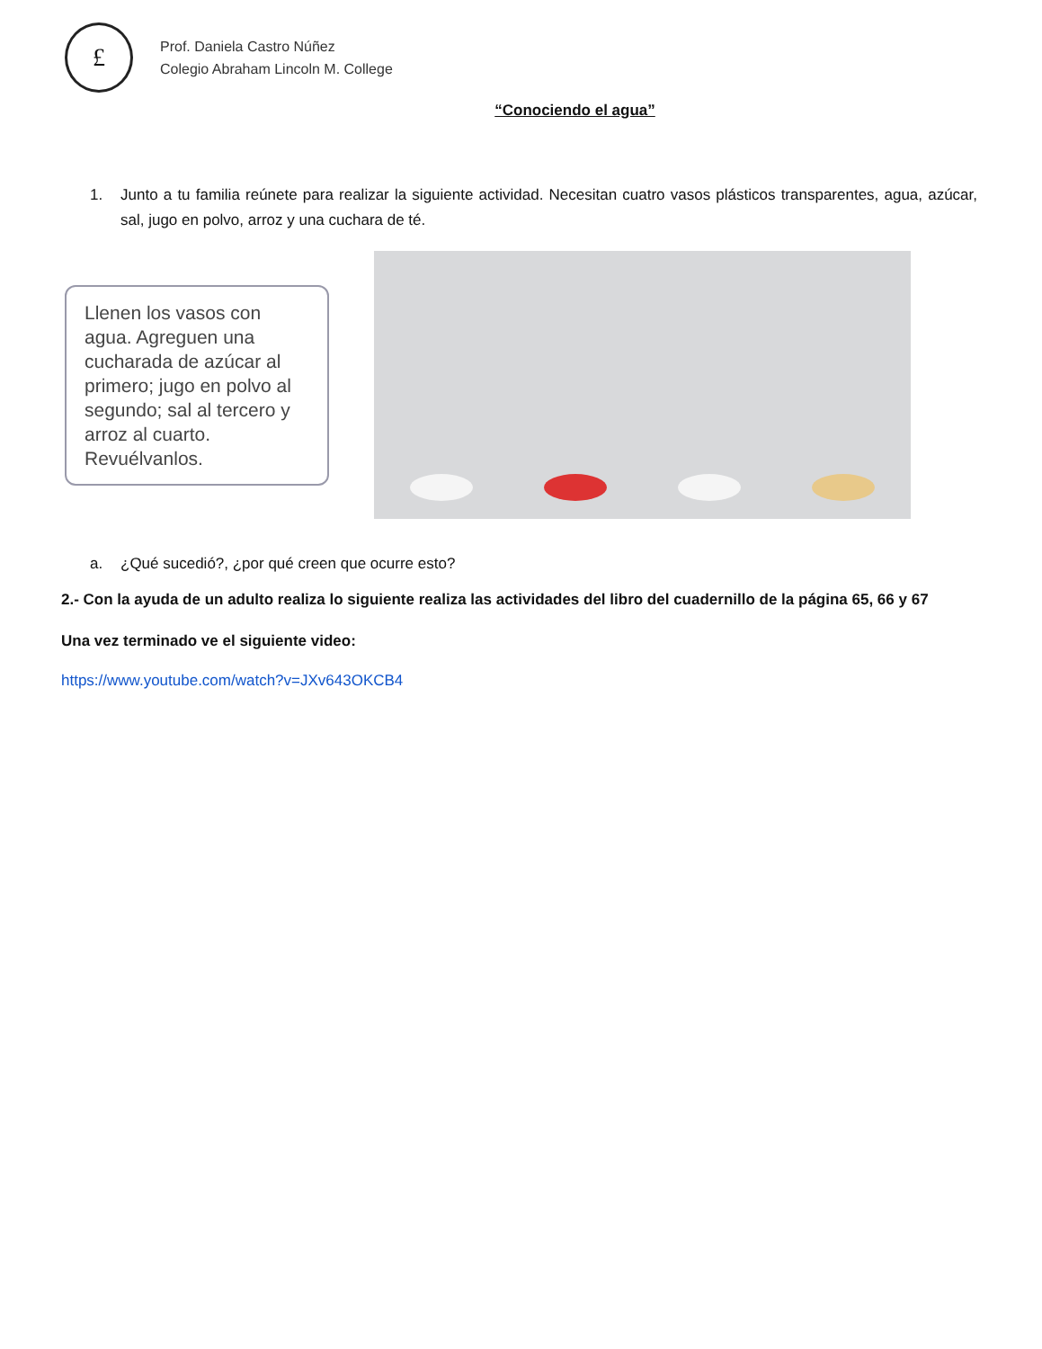£
Prof. Daniela Castro Núñez
Colegio Abraham Lincoln M. College
“Conociendo el agua”
1. Junto a tu familia reúnete para realizar la siguiente actividad. Necesitan cuatro vasos plásticos transparentes, agua, azúcar, sal, jugo en polvo, arroz y una cuchara de té.
Llenen los vasos con agua. Agreguen una cucharada de azúcar al primero; jugo en polvo al segundo; sal al tercero y arroz al cuarto. Revuélvanlos.
a. ¿Qué sucedió?, ¿por qué creen que ocurre esto?
2.- Con la ayuda de un adulto realiza lo siguiente realiza las actividades del libro del cuadernillo de la página 65, 66 y 67
Una vez terminado ve el siguiente video:
https://www.youtube.com/watch?v=JXv643OKCB4